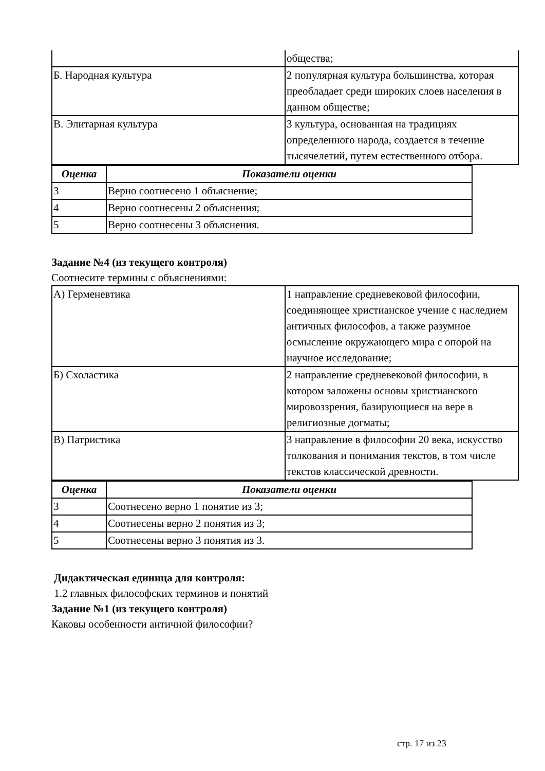| | общества; |
| Б. Народная культура | 2 популярная культура большинства, которая преобладает среди широких слоев населения в данном обществе; |
| В. Элитарная культура | 3 культура, основанная на традициях определенного народа, создается в течение тысячелетий, путем естественного отбора. |
| Оценка | Показатели оценки |
| --- | --- |
| 3 | Верно соотнесено 1 объяснение; |
| 4 | Верно соотнесены 2 объяснения; |
| 5 | Верно соотнесены 3 объяснения. |
Задание №4 (из текущего контроля)
Соотнесите термины с объяснениями:
| А) Герменевтика | 1 направление средневековой философии, соединяющее христианское учение с наследием античных философов, а также разумное осмысление окружающего мира с опорой на научное исследование; |
| Б) Схоластика | 2 направление средневековой философии, в котором заложены основы христианского мировоззрения, базирующиеся на вере в религиозные догматы; |
| В) Патристика | 3 направление в философии 20 века, искусство толкования и понимания текстов, в том числе текстов классической древности. |
| Оценка | Показатели оценки |
| --- | --- |
| 3 | Соотнесено верно 1 понятие из 3; |
| 4 | Соотнесены верно 2 понятия из 3; |
| 5 | Соотнесены верно 3 понятия из 3. |
Дидактическая единица для контроля:
1.2 главных философских терминов и понятий
Задание №1 (из текущего контроля)
Каковы особенности античной философии?
стр. 17 из 23